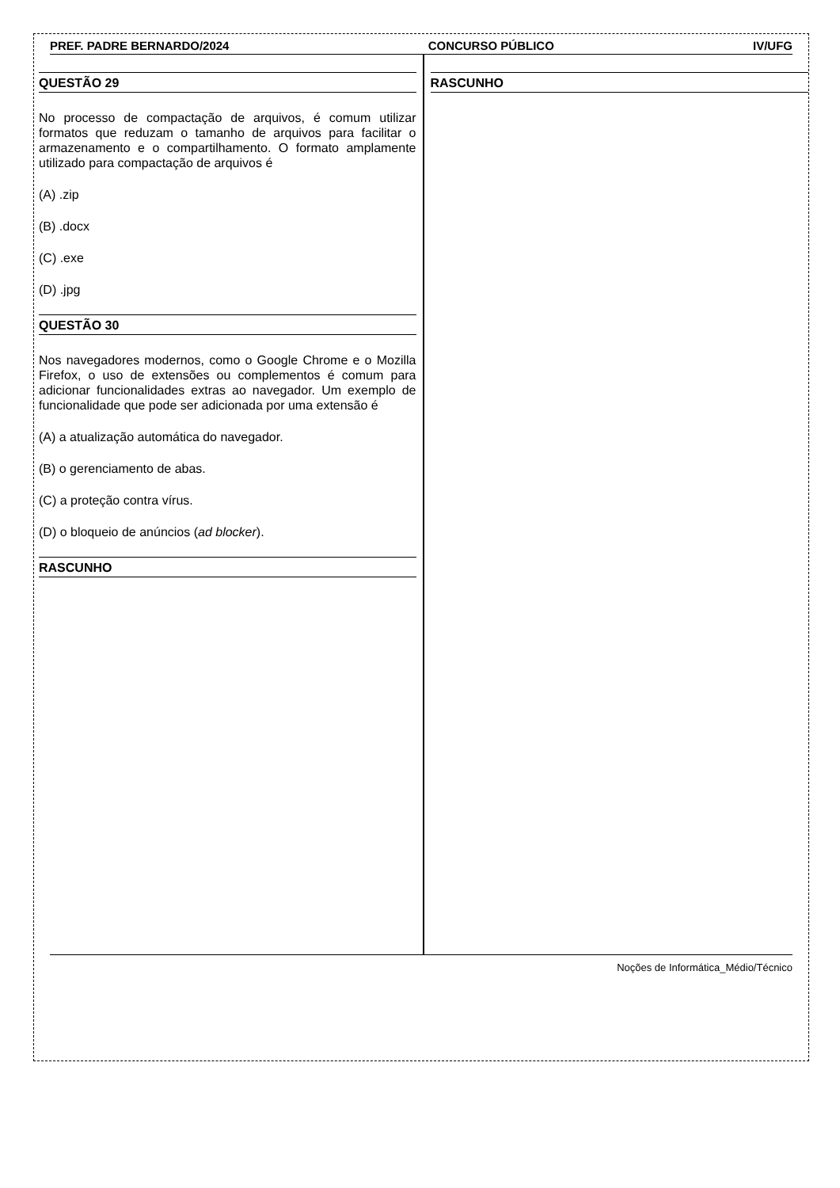PREF. PADRE BERNARDO/2024 CONCURSO PÚBLICO IV/UFG
QUESTÃO 29
No processo de compactação de arquivos, é comum utilizar formatos que reduzam o tamanho de arquivos para facilitar o armazenamento e o compartilhamento. O formato amplamente utilizado para compactação de arquivos é
(A) .zip
(B) .docx
(C) .exe
(D) .jpg
QUESTÃO 30
Nos navegadores modernos, como o Google Chrome e o Mozilla Firefox, o uso de extensões ou complementos é comum para adicionar funcionalidades extras ao navegador. Um exemplo de funcionalidade que pode ser adicionada por uma extensão é
(A) a atualização automática do navegador.
(B) o gerenciamento de abas.
(C) a proteção contra vírus.
(D) o bloqueio de anúncios (ad blocker).
RASCUNHO
RASCUNHO
Noções de Informática_Médio/Técnico